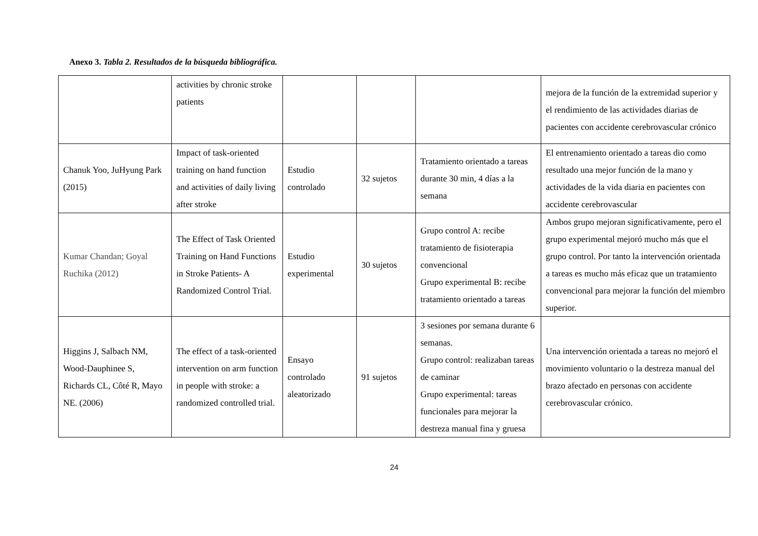Anexo 3. Tabla 2. Resultados de la búsqueda bibliográfica.
| | activities by chronic stroke patients | | | | mejora de la función de la extremidad superior y el rendimiento de las actividades diarias de pacientes con accidente cerebrovascular crónico |
| Chanuk Yoo, JuHyung Park (2015) | Impact of task-oriented training on hand function and activities of daily living after stroke | Estudio controlado | 32 sujetos | Tratamiento orientado a tareas durante 30 min, 4 días a la semana | El entrenamiento orientado a tareas dio como resultado una mejor función de la mano y actividades de la vida diaria en pacientes con accidente cerebrovascular |
| Kumar Chandan; Goyal Ruchika (2012) | The Effect of Task Oriented Training on Hand Functions in Stroke Patients- A Randomized Control Trial. | Estudio experimental | 30 sujetos | Grupo control A: recibe tratamiento de fisioterapia convencional Grupo experimental B: recibe tratamiento orientado a tareas | Ambos grupo mejoran significativamente, pero el grupo experimental mejoró mucho más que el grupo control. Por tanto la intervención orientada a tareas es mucho más eficaz que un tratamiento convencional para mejorar la función del miembro superior. |
| Higgins J, Salbach NM, Wood-Dauphinee S, Richards CL, Côté R, Mayo NE. (2006) | The effect of a task-oriented intervention on arm function in people with stroke: a randomized controlled trial. | Ensayo controlado aleatorizado | 91 sujetos | 3 sesiones por semana durante 6 semanas. Grupo control: realizaban tareas de caminar Grupo experimental: tareas funcionales para mejorar la destreza manual fina y gruesa | Una intervención orientada a tareas no mejoró el movimiento voluntario o la destreza manual del brazo afectado en personas con accidente cerebrovascular crónico. |
24